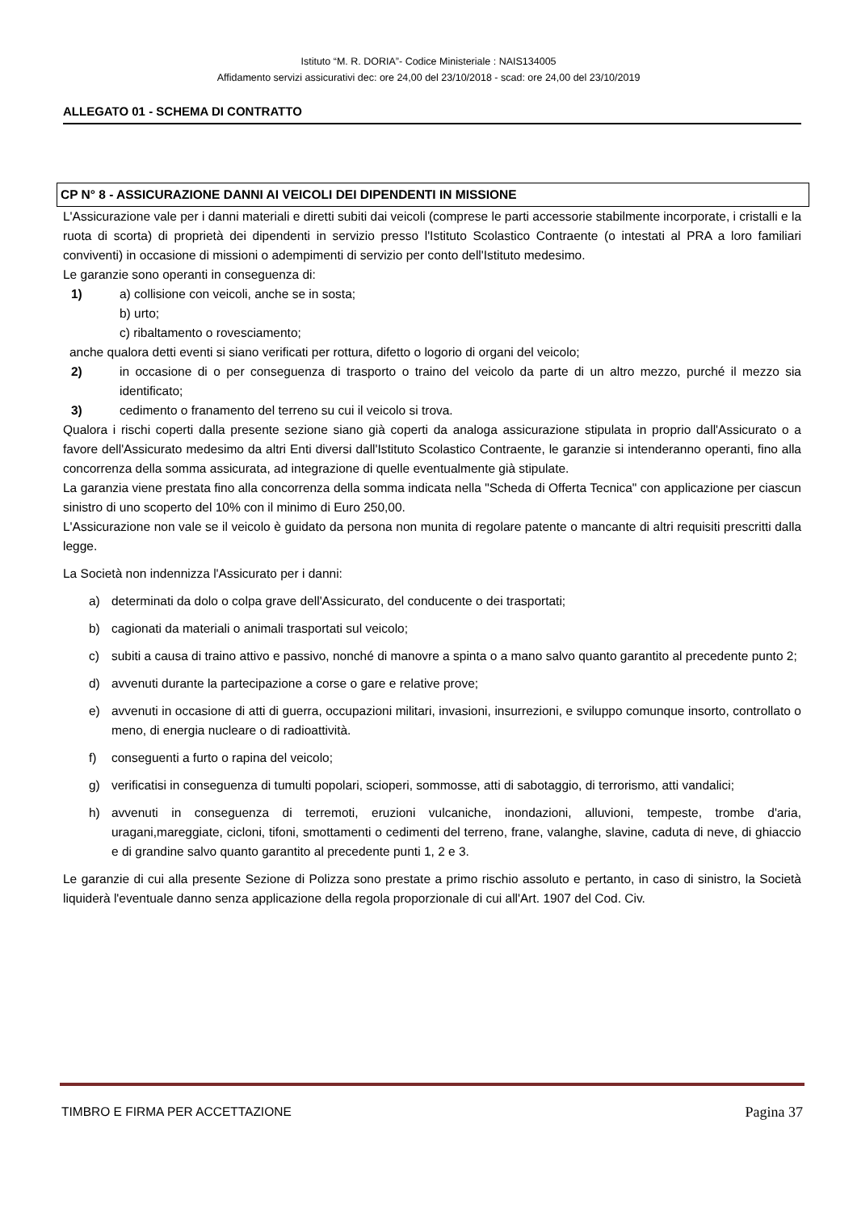Istituto “M. R. DORIA”- Codice Ministeriale : NAIS134005
Affidamento servizi assicurativi dec: ore 24,00 del 23/10/2018 - scad: ore 24,00 del 23/10/2019
ALLEGATO 01 - SCHEMA DI CONTRATTO
CP N° 8 - ASSICURAZIONE DANNI AI VEICOLI DEI DIPENDENTI IN MISSIONE
L'Assicurazione vale per i danni materiali e diretti subiti dai veicoli (comprese le parti accessorie stabilmente incorporate, i cristalli e la ruota di scorta) di proprietà dei dipendenti in servizio presso l'Istituto Scolastico Contraente (o intestati al PRA a loro familiari conviventi) in occasione di missioni o adempimenti di servizio per conto dell'Istituto medesimo.
Le garanzie sono operanti in conseguenza di:
1) a) collisione con veicoli, anche se in sosta;
b) urto;
c) ribaltamento o rovesciamento;
anche qualora detti eventi si siano verificati per rottura, difetto o logorio di organi del veicolo;
2) in occasione di o per conseguenza di trasporto o traino del veicolo da parte di un altro mezzo, purché il mezzo sia identificato;
3) cedimento o franamento del terreno su cui il veicolo si trova.
Qualora i rischi coperti dalla presente sezione siano già coperti da analoga assicurazione stipulata in proprio dall'Assicurato o a favore dell'Assicurato medesimo da altri Enti diversi dall'Istituto Scolastico Contraente, le garanzie si intenderanno operanti, fino alla concorrenza della somma assicurata, ad integrazione di quelle eventualmente già stipulate.
La garanzia viene prestata fino alla concorrenza della somma indicata nella "Scheda di Offerta Tecnica" con applicazione per ciascun sinistro di uno scoperto del 10% con il minimo di Euro 250,00.
L'Assicurazione non vale se il veicolo è guidato da persona non munita di regolare patente o mancante di altri requisiti prescritti dalla legge.
La Società non indennizza l'Assicurato per i danni:
a) determinati da dolo o colpa grave dell'Assicurato, del conducente o dei trasportati;
b) cagionati da materiali o animali trasportati sul veicolo;
c) subiti a causa di traino attivo e passivo, nonché di manovre a spinta o a mano salvo quanto garantito al precedente punto 2;
d) avvenuti durante la partecipazione a corse o gare e relative prove;
e) avvenuti in occasione di atti di guerra, occupazioni militari, invasioni, insurrezioni, e sviluppo comunque insorto, controllato o meno, di energia nucleare o di radioattività.
f) conseguenti a furto o rapina del veicolo;
g) verificatisi in conseguenza di tumulti popolari, scioperi, sommosse, atti di sabotaggio, di terrorismo, atti vandalici;
h) avvenuti in conseguenza di terremoti, eruzioni vulcaniche, inondazioni, alluvioni, tempeste, trombe d'aria, uragani,mareggiate, cicloni, tifoni, smottamenti o cedimenti del terreno, frane, valanghe, slavine, caduta di neve, di ghiaccio e di grandine salvo quanto garantito al precedente punti 1, 2 e 3.
Le garanzie di cui alla presente Sezione di Polizza sono prestate a primo rischio assoluto e pertanto, in caso di sinistro, la Società liquiderà l'eventuale danno senza applicazione della regola proporzionale di cui all'Art. 1907 del Cod. Civ.
TIMBRO E FIRMA PER ACCETTAZIONE Pagina 37